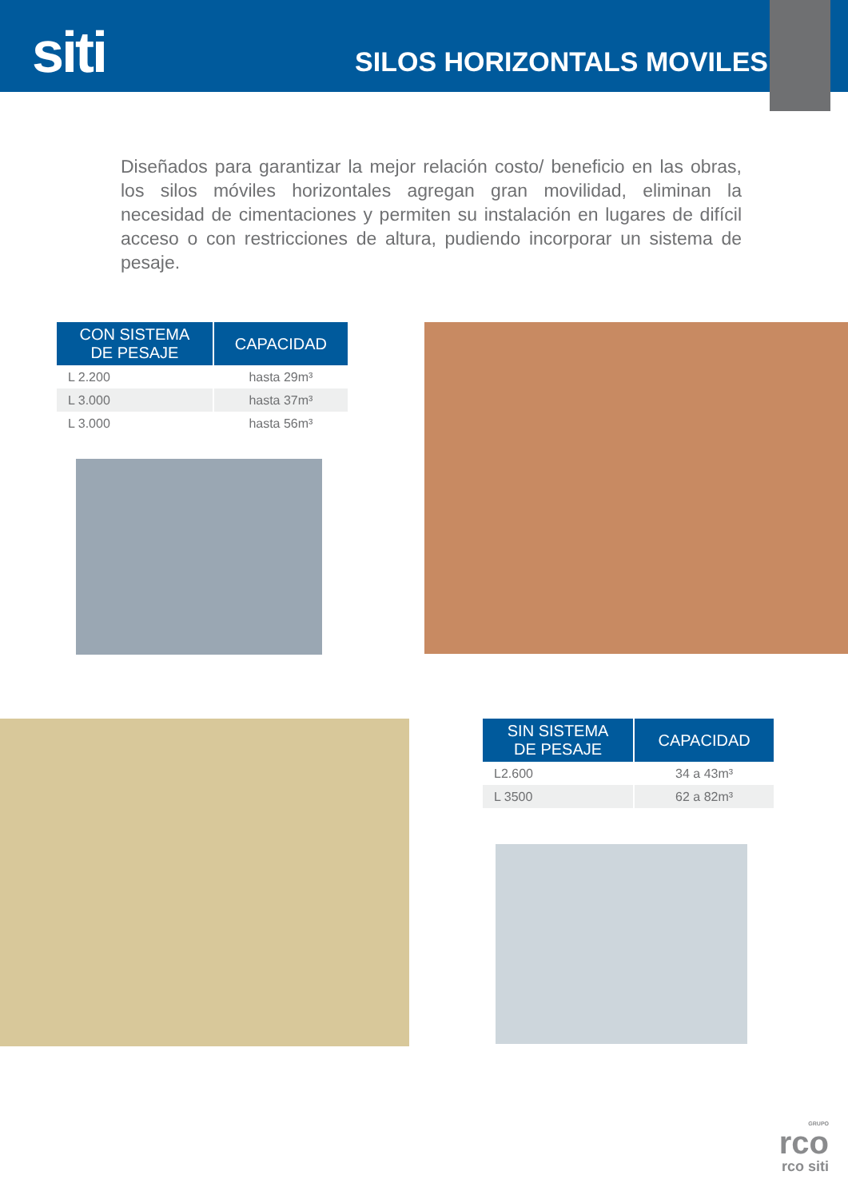siti
SILOS HORIZONTALS MOVILES
Diseñados para garantizar la mejor relación costo/ beneficio en las obras, los silos móviles horizontales agregan gran movilidad, eliminan la necesidad de cimentaciones y permiten su instalación en lugares de difícil acceso o con restricciones de altura, pudiendo incorporar un sistema de pesaje.
| CON SISTEMA DE PESAJE | CAPACIDAD |
| --- | --- |
| L 2.200 | hasta 29m³ |
| L 3.000 | hasta 37m³ |
| L 3.000 | hasta 56m³ |
| SIN SISTEMA DE PESAJE | CAPACIDAD |
| --- | --- |
| L2.600 | 34 a 43m³ |
| L 3500 | 62 a 82m³ |
GRUPO
rco
rco siti